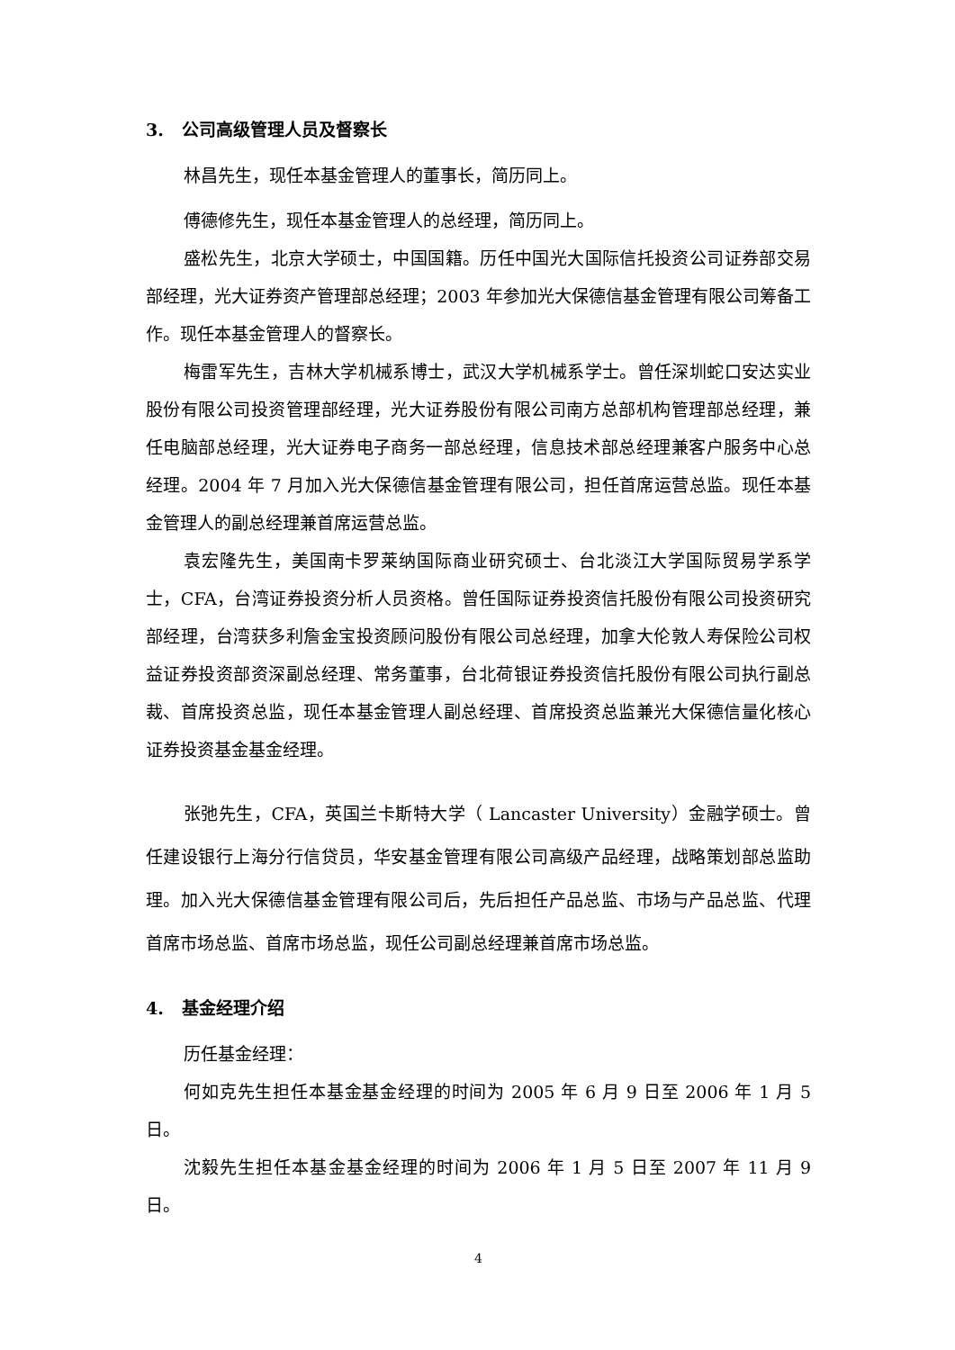3. 公司高级管理人员及督察长
林昌先生，现任本基金管理人的董事长，简历同上。
傅德修先生，现任本基金管理人的总经理，简历同上。
盛松先生，北京大学硕士，中国国籍。历任中国光大国际信托投资公司证券部交易部经理，光大证券资产管理部总经理；2003 年参加光大保德信基金管理有限公司筹备工作。现任本基金管理人的督察长。
梅雷军先生，吉林大学机械系博士，武汉大学机械系学士。曾任深圳蛇口安达实业股份有限公司投资管理部经理，光大证券股份有限公司南方总部机构管理部总经理，兼任电脑部总经理，光大证券电子商务一部总经理，信息技术部总经理兼客户服务中心总经理。2004 年 7 月加入光大保德信基金管理有限公司，担任首席运营总监。现任本基金管理人的副总经理兼首席运营总监。
袁宏隆先生，美国南卡罗莱纳国际商业研究硕士、台北淡江大学国际贸易学系学士，CFA，台湾证券投资分析人员资格。曾任国际证券投资信托股份有限公司投资研究部经理，台湾获多利詹金宝投资顾问股份有限公司总经理，加拿大伦敦人寿保险公司权益证券投资部资深副总经理、常务董事，台北荷银证券投资信托股份有限公司执行副总裁、首席投资总监，现任本基金管理人副总经理、首席投资总监兼光大保德信量化核心证券投资基金基金经理。
张弛先生，CFA，英国兰卡斯特大学（ Lancaster University）金融学硕士。曾任建设银行上海分行信贷员，华安基金管理有限公司高级产品经理，战略策划部总监助理。加入光大保德信基金管理有限公司后，先后担任产品总监、市场与产品总监、代理首席市场总监、首席市场总监，现任公司副总经理兼首席市场总监。
4. 基金经理介绍
历任基金经理：
何如克先生担任本基金基金经理的时间为 2005 年 6 月 9 日至 2006 年 1 月 5 日。
沈毅先生担任本基金基金经理的时间为 2006 年 1 月 5 日至 2007 年 11 月 9 日。
4